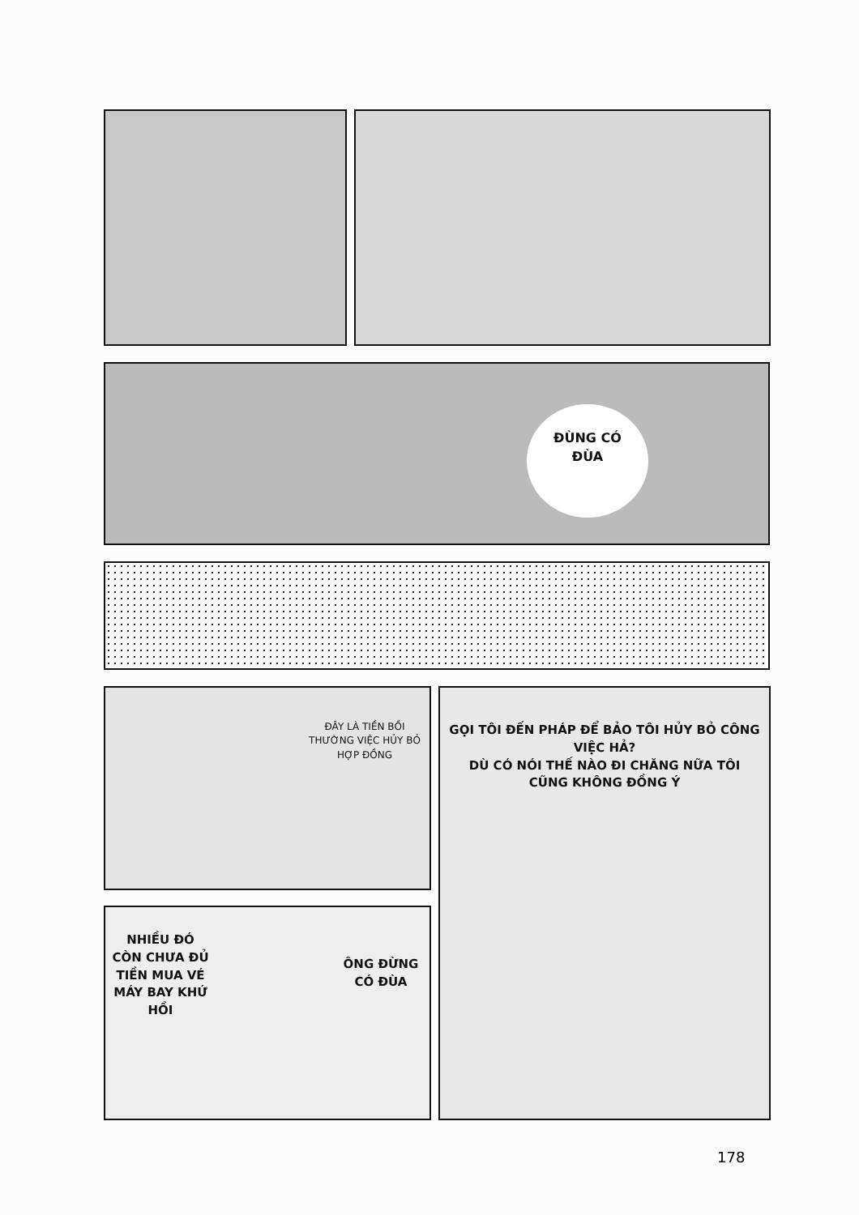ĐÙNG CÓ
ĐÙA
ĐÂY LÀ TIỀN BỒI THƯỜNG VIỆC HỦY BỎ HỢP ĐỒNG
GỌI TÔI ĐẾN PHÁP ĐỂ BẢO TÔI HỦY BỎ CÔNG VIỆC HẢ?
DÙ CÓ NÓI THẾ NÀO ĐI CHĂNG NỮA TÔI CŨNG KHÔNG ĐỒNG Ý
NHIỀU ĐÓ CÒN CHƯA ĐỦ TIỀN MUA VÉ MÁY BAY KHỨ HỒI
ÔNG ĐỪNG CÓ ĐÙA
178